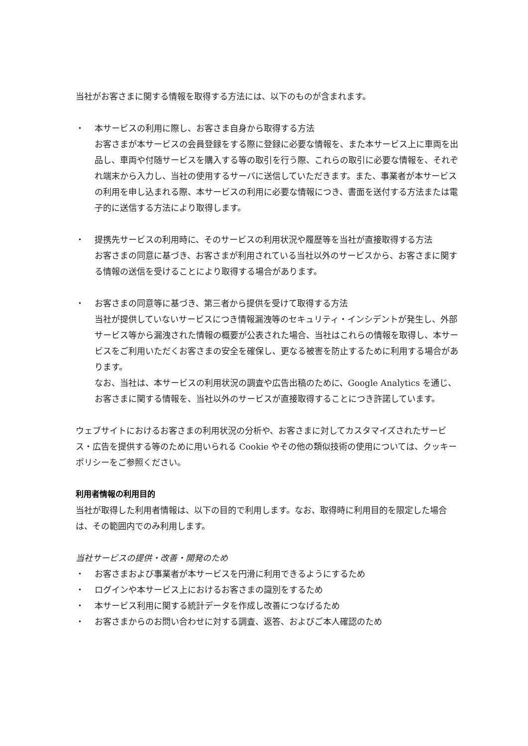当社がお客さまに関する情報を取得する方法には、以下のものが含まれます。
・ 本サービスの利用に際し、お客さま自身から取得する方法
お客さまが本サービスの会員登録をする際に登録に必要な情報を、また本サービス上に車両を出品し、車両や付随サービスを購入する等の取引を行う際、これらの取引に必要な情報を、それぞれ端末から入力し、当社の使用するサーバに送信していただきます。また、事業者が本サービスの利用を申し込まれる際、本サービスの利用に必要な情報につき、書面を送付する方法または電子的に送信する方法により取得します。
・ 提携先サービスの利用時に、そのサービスの利用状況や履歴等を当社が直接取得する方法
お客さまの同意に基づき、お客さまが利用されている当社以外のサービスから、お客さまに関する情報の送信を受けることにより取得する場合があります。
・ お客さまの同意等に基づき、第三者から提供を受けて取得する方法
当社が提供していないサービスにつき情報漏洩等のセキュリティ・インシデントが発生し、外部サービス等から漏洩された情報の概要が公表された場合、当社はこれらの情報を取得し、本サービスをご利用いただくお客さまの安全を確保し、更なる被害を防止するために利用する場合があります。
なお、当社は、本サービスの利用状況の調査や広告出稿のために、Google Analytics を通じ、お客さまに関する情報を、当社以外のサービスが直接取得することにつき許諾しています。
ウェブサイトにおけるお客さまの利用状況の分析や、お客さまに対してカスタマイズされたサービス・広告を提供する等のために用いられる Cookie やその他の類似技術の使用については、クッキーポリシーをご参照ください。
利用者情報の利用目的
当社が取得した利用者情報は、以下の目的で利用します。なお、取得時に利用目的を限定した場合は、その範囲内でのみ利用します。
当社サービスの提供・改善・開発のため
・ お客さまおよび事業者が本サービスを円滑に利用できるようにするため
・ ログインや本サービス上におけるお客さまの識別をするため
・ 本サービス利用に関する統計データを作成し改善につなげるため
・ お客さまからのお問い合わせに対する調査、返答、およびご本人確認のため